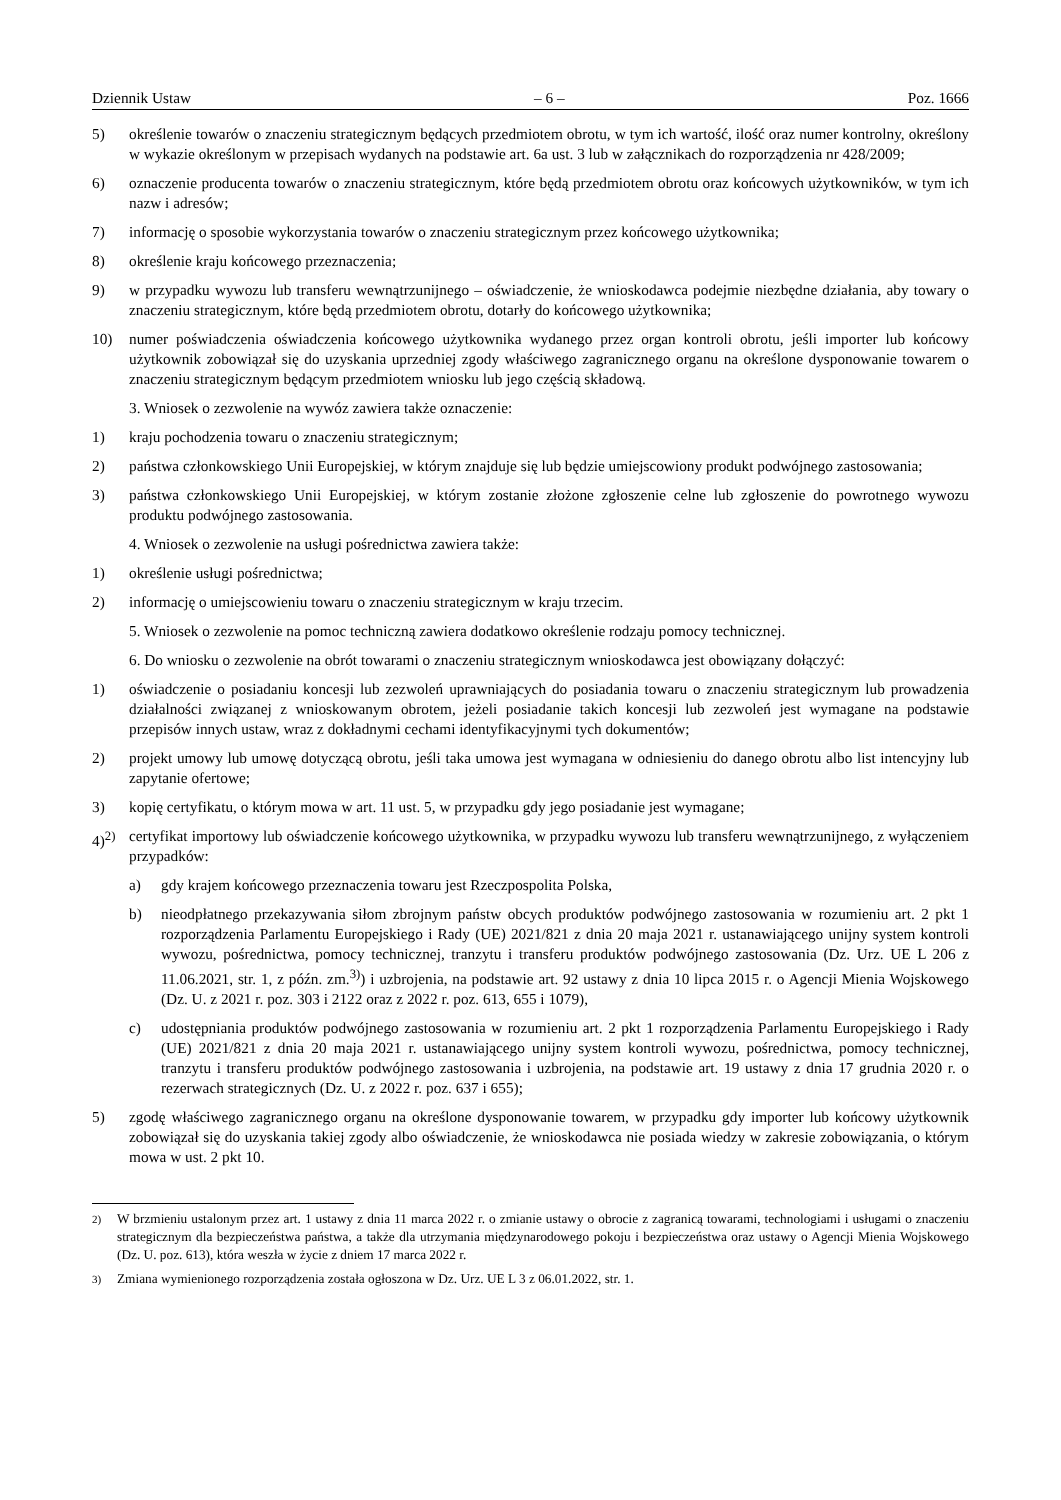Dziennik Ustaw – 6 – Poz. 1666
5) określenie towarów o znaczeniu strategicznym będących przedmiotem obrotu, w tym ich wartość, ilość oraz numer kontrolny, określony w wykazie określonym w przepisach wydanych na podstawie art. 6a ust. 3 lub w załącznikach do rozporządzenia nr 428/2009;
6) oznaczenie producenta towarów o znaczeniu strategicznym, które będą przedmiotem obrotu oraz końcowych użytkowników, w tym ich nazw i adresów;
7) informację o sposobie wykorzystania towarów o znaczeniu strategicznym przez końcowego użytkownika;
8) określenie kraju końcowego przeznaczenia;
9) w przypadku wywozu lub transferu wewnątrzunijnego – oświadczenie, że wnioskodawca podejmie niezbędne działania, aby towary o znaczeniu strategicznym, które będą przedmiotem obrotu, dotarły do końcowego użytkownika;
10) numer poświadczenia oświadczenia końcowego użytkownika wydanego przez organ kontroli obrotu, jeśli importer lub końcowy użytkownik zobowiązał się do uzyskania uprzedniej zgody właściwego zagranicznego organu na określone dysponowanie towarem o znaczeniu strategicznym będącym przedmiotem wniosku lub jego częścią składową.
3. Wniosek o zezwolenie na wywóz zawiera także oznaczenie:
1) kraju pochodzenia towaru o znaczeniu strategicznym;
2) państwa członkowskiego Unii Europejskiej, w którym znajduje się lub będzie umiejscowiony produkt podwójnego zastosowania;
3) państwa członkowskiego Unii Europejskiej, w którym zostanie złożone zgłoszenie celne lub zgłoszenie do powrotnego wywozu produktu podwójnego zastosowania.
4. Wniosek o zezwolenie na usługi pośrednictwa zawiera także:
1) określenie usługi pośrednictwa;
2) informację o umiejscowieniu towaru o znaczeniu strategicznym w kraju trzecim.
5. Wniosek o zezwolenie na pomoc techniczną zawiera dodatkowo określenie rodzaju pomocy technicznej.
6. Do wniosku o zezwolenie na obrót towarami o znaczeniu strategicznym wnioskodawca jest obowiązany dołączyć:
1) oświadczenie o posiadaniu koncesji lub zezwoleń uprawniających do posiadania towaru o znaczeniu strategicznym lub prowadzenia działalności związanej z wnioskowanym obrotem, jeżeli posiadanie takich koncesji lub zezwoleń jest wymagane na podstawie przepisów innych ustaw, wraz z dokładnymi cechami identyfikacyjnymi tych dokumentów;
2) projekt umowy lub umowę dotyczącą obrotu, jeśli taka umowa jest wymagana w odniesieniu do danego obrotu albo list intencyjny lub zapytanie ofertowe;
3) kopię certyfikatu, o którym mowa w art. 11 ust. 5, w przypadku gdy jego posiadanie jest wymagane;
4)<sup>2)</sup> certyfikat importowy lub oświadczenie końcowego użytkownika, w przypadku wywozu lub transferu wewnątrzunijnego, z wyłączeniem przypadków:
a) gdy krajem końcowego przeznaczenia towaru jest Rzeczpospolita Polska,
b) nieodpłatnego przekazywania siłom zbrojnym państw obcych produktów podwójnego zastosowania w rozumieniu art. 2 pkt 1 rozporządzenia Parlamentu Europejskiego i Rady (UE) 2021/821 z dnia 20 maja 2021 r. ustanawiającego unijny system kontroli wywozu, pośrednictwa, pomocy technicznej, tranzytu i transferu produktów podwójnego zastosowania (Dz. Urz. UE L 206 z 11.06.2021, str. 1, z późn. zm.<sup>3)</sup>) i uzbrojenia, na podstawie art. 92 ustawy z dnia 10 lipca 2015 r. o Agencji Mienia Wojskowego (Dz. U. z 2021 r. poz. 303 i 2122 oraz z 2022 r. poz. 613, 655 i 1079),
c) udostępniania produktów podwójnego zastosowania w rozumieniu art. 2 pkt 1 rozporządzenia Parlamentu Europejskiego i Rady (UE) 2021/821 z dnia 20 maja 2021 r. ustanawiającego unijny system kontroli wywozu, pośrednictwa, pomocy technicznej, tranzytu i transferu produktów podwójnego zastosowania i uzbrojenia, na podstawie art. 19 ustawy z dnia 17 grudnia 2020 r. o rezerwach strategicznych (Dz. U. z 2022 r. poz. 637 i 655);
5) zgodę właściwego zagranicznego organu na określone dysponowanie towarem, w przypadku gdy importer lub końcowy użytkownik zobowiązał się do uzyskania takiej zgody albo oświadczenie, że wnioskodawca nie posiada wiedzy w zakresie zobowiązania, o którym mowa w ust. 2 pkt 10.
<sup>2)</sup> W brzmieniu ustalonym przez art. 1 ustawy z dnia 11 marca 2022 r. o zmianie ustawy o obrocie z zagranicą towarami, technologiami i usługami o znaczeniu strategicznym dla bezpieczeństwa państwa, a także dla utrzymania międzynarodowego pokoju i bezpieczeństwa oraz ustawy o Agencji Mienia Wojskowego (Dz. U. poz. 613), która weszła w życie z dniem 17 marca 2022 r.
<sup>3)</sup> Zmiana wymienionego rozporządzenia została ogłoszona w Dz. Urz. UE L 3 z 06.01.2022, str. 1.